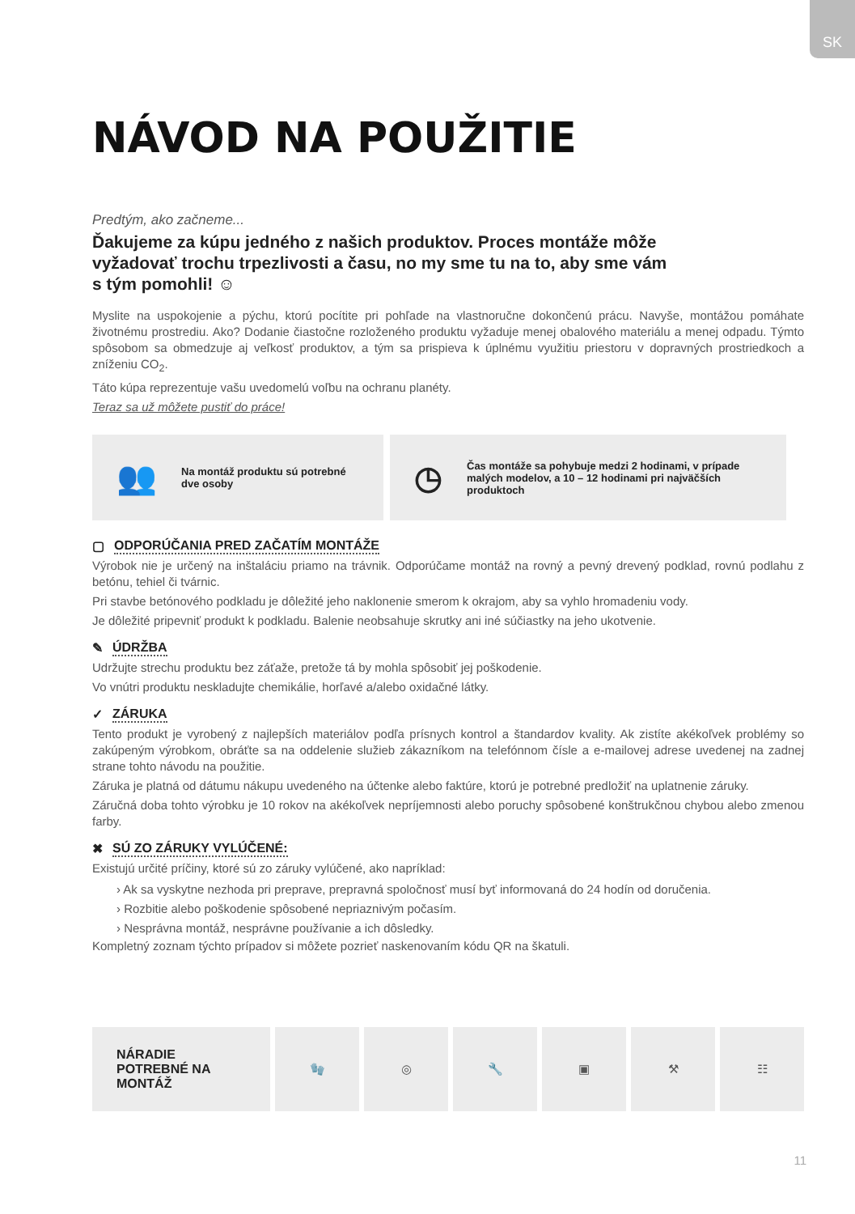SK
NÁVOD NA POUŽITIE
Predtým, ako začneme...
Ďakujeme za kúpu jedného z našich produktov. Proces montáže môže vyžadovať trochu trpezlivosti a času, no my sme tu na to, aby sme vám s tým pomohli! ☺
Myslite na uspokojenie a pýchu, ktorú pocítite pri pohľade na vlastnoručne dokončenú prácu. Navyše, montážou pomáhate životnému prostrediu. Ako? Dodanie čiastočne rozloženého produktu vyžaduje menej obalového materiálu a menej odpadu. Týmto spôsobom sa obmedzuje aj veľkosť produktov, a tým sa prispieva k úplnému využitiu priestoru v dopravných prostriedkoch a zníženiu CO<sub>2</sub>.
Táto kúpa reprezentuje vašu uvedomelú voľbu na ochranu planéty.
Teraz sa už môžete pustiť do práce!
👥 Na montáž produktu sú potrebné dve osoby
◷ Čas montáže sa pohybuje medzi 2 hodinami, v prípade malých modelov, a 10 – 12 hodinami pri najväčších produktoch
▢ ODPORÚČANIA PRED ZAČATÍM MONTÁŽE
Výrobok nie je určený na inštaláciu priamo na trávnik. Odporúčame montáž na rovný a pevný drevený podklad, rovnú podlahu z betónu, tehiel či tvárnic.
Pri stavbe betónového podkladu je dôležité jeho naklonenie smerom k okrajom, aby sa vyhlo hromadeniu vody.
Je dôležité pripevniť produkt k podkladu. Balenie neobsahuje skrutky ani iné súčiastky na jeho ukotvenie.
✎ ÚDRŽBA
Udržujte strechu produktu bez záťaže, pretože tá by mohla spôsobiť jej poškodenie.
Vo vnútri produktu neskladujte chemikálie, horľavé a/alebo oxidačné látky.
✓ ZÁRUKA
Tento produkt je vyrobený z najlepších materiálov podľa prísnych kontrol a štandardov kvality. Ak zistíte akékoľvek problémy so zakúpeným výrobkom, obráťte sa na oddelenie služieb zákazníkom na telefónnom čísle a e-mailovej adrese uvedenej na zadnej strane tohto návodu na použitie.
Záruka je platná od dátumu nákupu uvedeného na účtenke alebo faktúre, ktorú je potrebné predložiť na uplatnenie záruky.
Záručná doba tohto výrobku je 10 rokov na akékoľvek nepríjemnosti alebo poruchy spôsobené konštrukčnou chybou alebo zmenou farby.
✖ SÚ ZO ZÁRUKY VYLÚČENÉ:
Existujú určité príčiny, ktoré sú zo záruky vylúčené, ako napríklad:
› Ak sa vyskytne nezhoda pri preprave, prepravná spoločnosť musí byť informovaná do 24 hodín od doručenia.
› Rozbitie alebo poškodenie spôsobené nepriaznivým počasím.
› Nesprávna montáž, nesprávne používanie a ich dôsledky.
Kompletný zoznam týchto prípadov si môžete pozrieť naskenovaním kódu QR na škatuli.
NÁRADIE
POTREBNÉ NA
MONTÁŽ
🧤 ◎ 🔧 ▣ ⚒ ☷
11